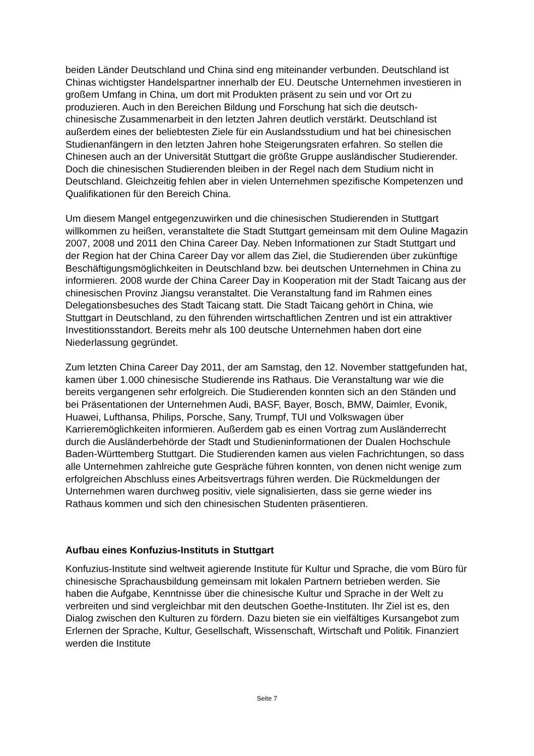beiden Länder Deutschland und China sind eng miteinander verbunden. Deutschland ist Chinas wichtigster Handelspartner innerhalb der EU. Deutsche Unternehmen investieren in großem Umfang in China, um dort mit Produkten präsent zu sein und vor Ort zu produzieren. Auch in den Bereichen Bildung und Forschung hat sich die deutsch-chinesische Zusammenarbeit in den letzten Jahren deutlich verstärkt. Deutschland ist außerdem eines der beliebtesten Ziele für ein Auslandsstudium und hat bei chinesischen Studienanfängern in den letzten Jahren hohe Steigerungsraten erfahren. So stellen die Chinesen auch an der Universität Stuttgart die größte Gruppe ausländischer Studierender. Doch die chinesischen Studierenden bleiben in der Regel nach dem Studium nicht in Deutschland. Gleichzeitig fehlen aber in vielen Unternehmen spezifische Kompetenzen und Qualifikationen für den Bereich China.
Um diesem Mangel entgegenzuwirken und die chinesischen Studierenden in Stuttgart willkommen zu heißen, veranstaltete die Stadt Stuttgart gemeinsam mit dem Ouline Magazin 2007, 2008 und 2011 den China Career Day. Neben Informationen zur Stadt Stuttgart und der Region hat der China Career Day vor allem das Ziel, die Studierenden über zukünftige Beschäftigungsmöglichkeiten in Deutschland bzw. bei deutschen Unternehmen in China zu informieren. 2008 wurde der China Career Day in Kooperation mit der Stadt Taicang aus der chinesischen Provinz Jiangsu veranstaltet. Die Veranstaltung fand im Rahmen eines Delegationsbesuches des Stadt Taicang statt. Die Stadt Taicang gehört in China, wie Stuttgart in Deutschland, zu den führenden wirtschaftlichen Zentren und ist ein attraktiver Investitionsstandort. Bereits mehr als 100 deutsche Unternehmen haben dort eine Niederlassung gegründet.
Zum letzten China Career Day 2011, der am Samstag, den 12. November stattgefunden hat, kamen über 1.000 chinesische Studierende ins Rathaus. Die Veranstaltung war wie die bereits vergangenen sehr erfolgreich. Die Studierenden konnten sich an den Ständen und bei Präsentationen der Unternehmen Audi, BASF, Bayer, Bosch, BMW, Daimler, Evonik, Huawei, Lufthansa, Philips, Porsche, Sany, Trumpf, TUI und Volkswagen über Karrieremöglichkeiten informieren. Außerdem gab es einen Vortrag zum Ausländerrecht durch die Ausländerbehörde der Stadt und Studieninformationen der Dualen Hochschule Baden-Württemberg Stuttgart. Die Studierenden kamen aus vielen Fachrichtungen, so dass alle Unternehmen zahlreiche gute Gespräche führen konnten, von denen nicht wenige zum erfolgreichen Abschluss eines Arbeitsvertrags führen werden. Die Rückmeldungen der Unternehmen waren durchweg positiv, viele signalisierten, dass sie gerne wieder ins Rathaus kommen und sich den chinesischen Studenten präsentieren.
Aufbau eines Konfuzius-Instituts in Stuttgart
Konfuzius-Institute sind weltweit agierende Institute für Kultur und Sprache, die vom Büro für chinesische Sprachausbildung gemeinsam mit lokalen Partnern betrieben werden. Sie haben die Aufgabe, Kenntnisse über die chinesische Kultur und Sprache in der Welt zu verbreiten und sind vergleichbar mit den deutschen Goethe-Instituten. Ihr Ziel ist es, den Dialog zwischen den Kulturen zu fördern. Dazu bieten sie ein vielfältiges Kursangebot zum Erlernen der Sprache, Kultur, Gesellschaft, Wissenschaft, Wirtschaft und Politik. Finanziert werden die Institute
Seite 7